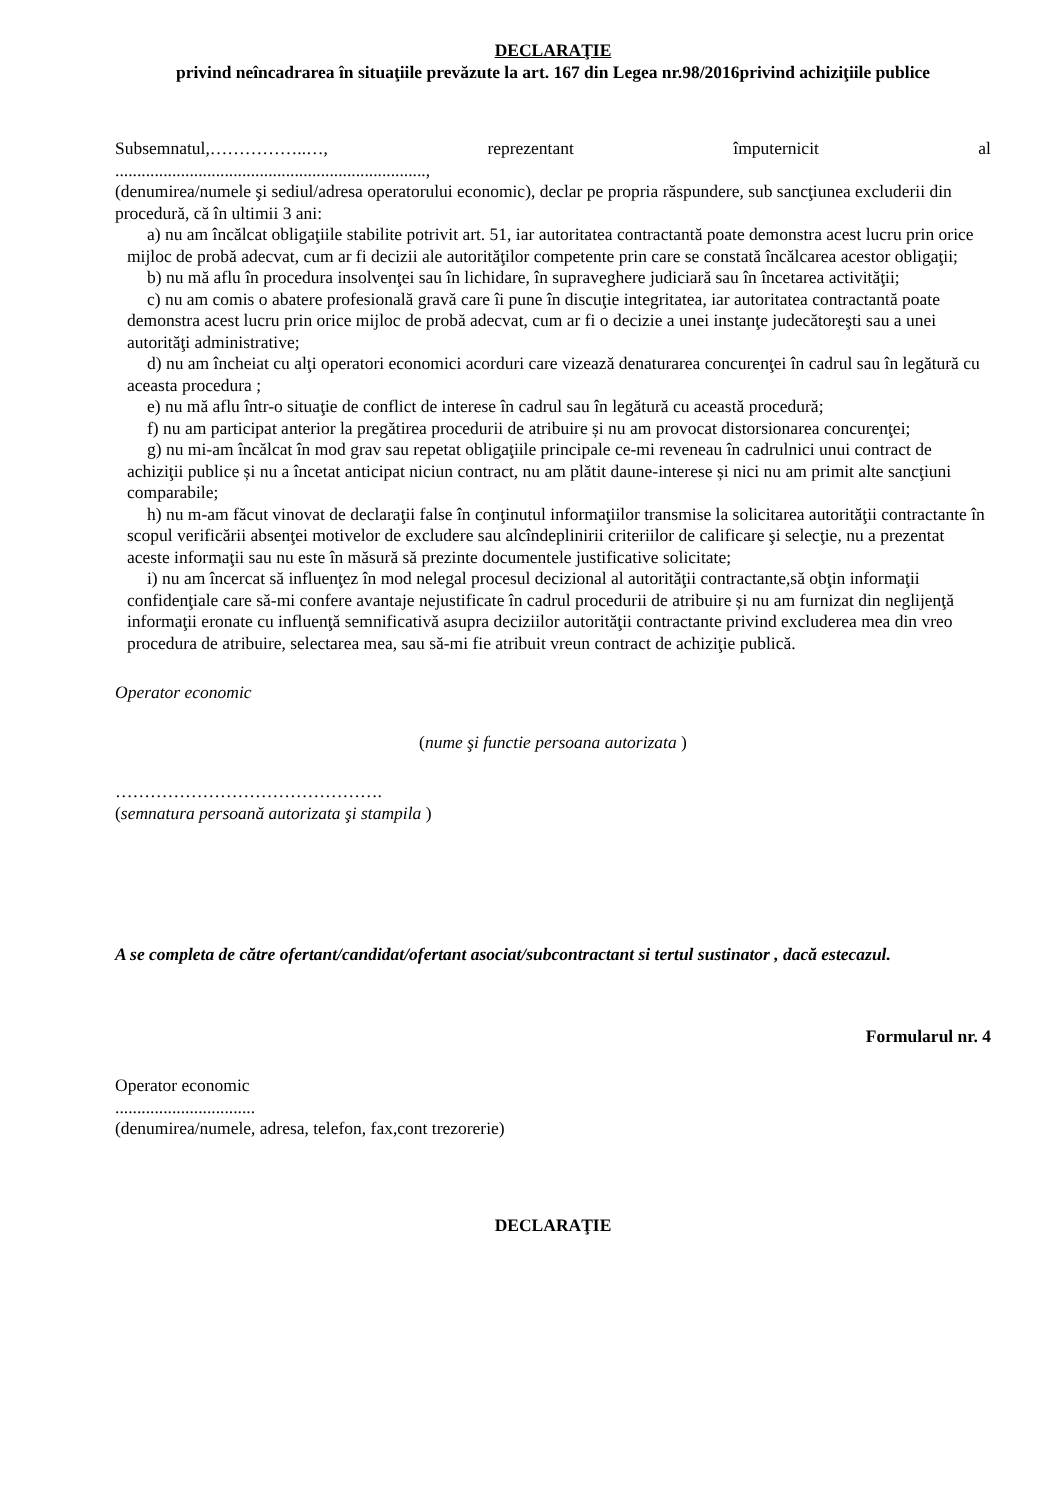DECLARAŢIE
privind neîncadrarea în situaţiile prevăzute la art. 167 din Legea nr.98/2016privind achiziţiile publice
Subsemnatul,……………..…, reprezentant împuternicit al
.......................................................................,
(denumirea/numele şi sediul/adresa operatorului economic), declar pe propria răspundere, sub sancţiunea excluderii din procedură, că în ultimii 3 ani:
a) nu am încălcat obligaţiile stabilite potrivit art. 51, iar autoritatea contractantă poate demonstra acest lucru prin orice mijloc de probă adecvat, cum ar fi decizii ale autorităţilor competente prin care se constată încălcarea acestor obligaţii;
b) nu mă aflu în procedura insolvenţei sau în lichidare, în supraveghere judiciară sau în încetarea activităţii;
c) nu am comis o abatere profesională gravă care îi pune în discuţie integritatea, iar autoritatea contractantă poate demonstra acest lucru prin orice mijloc de probă adecvat, cum ar fi o decizie a unei instanţe judecătoreşti sau a unei autorităţi administrative;
d) nu am încheiat cu alţi operatori economici acorduri care vizează denaturarea concurenţei în cadrul sau în legătură cu aceasta procedura ;
e) nu mă aflu într-o situaţie de conflict de interese în cadrul sau în legătură cu această procedură;
f) nu am participat anterior la pregătirea procedurii de atribuire și nu am provocat distorsionarea concurenţei;
g) nu mi-am încălcat în mod grav sau repetat obligaţiile principale ce-mi reveneau în cadrulnici unui contract de achiziţii publice și nu a încetat anticipat niciun contract, nu am plătit daune-interese și nici nu am primit alte sancţiuni comparabile;
h) nu m-am făcut vinovat de declaraţii false în conţinutul informaţiilor transmise la solicitarea autorităţii contractante în scopul verificării absenţei motivelor de excludere sau alcîndeplinirii criteriilor de calificare şi selecţie, nu a prezentat aceste informaţii sau nu este în măsură să prezinte documentele justificative solicitate;
i) nu am încercat să influenţez în mod nelegal procesul decizional al autorităţii contractante,să obţin informaţii confidenţiale care să-mi confere avantaje nejustificate în cadrul procedurii de atribuire și nu am furnizat din neglijenţă informaţii eronate cu influenţă semnificativă asupra deciziilor autorităţii contractante privind excluderea mea din vreo procedura de atribuire, selectarea mea, sau să-mi fie atribuit vreun contract de achiziţie publică.
Operator economic
(nume şi functie persoana autorizata )
……………………………………….
(semnatura persoană autorizata şi stampila )
A se completa de către ofertant/candidat/ofertant asociat/subcontractant si tertul sustinator , dacă estecazul.
Formularul nr. 4
Operator economic
................................
(denumirea/numele, adresa, telefon, fax,cont trezorerie)
DECLARAŢIE